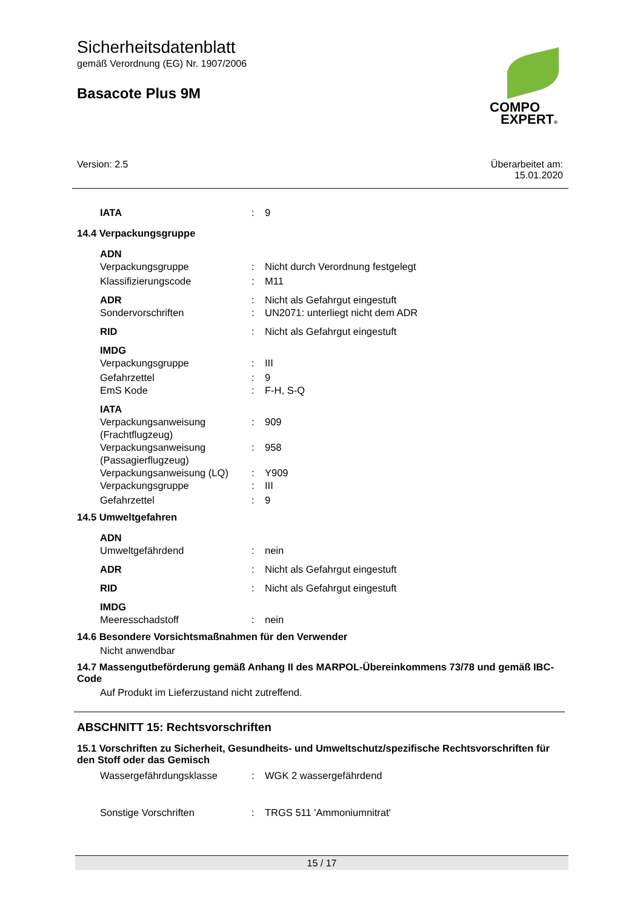Sicherheitsdatenblatt
gemäß Verordnung (EG) Nr. 1907/2006
Basacote Plus 9M
COMPO
EXPERT®
Version: 2.5 Überarbeitet am:
15.01.2020
IATA : 9
14.4 Verpackungsgruppe
ADN
Verpackungsgruppe : Nicht durch Verordnung festgelegt
Klassifizierungscode : M11
ADR : Nicht als Gefahrgut eingestuft
Sondervorschriften : UN2071: unterliegt nicht dem ADR
RID : Nicht als Gefahrgut eingestuft
IMDG
Verpackungsgruppe : III
Gefahrzettel : 9
EmS Kode : F-H, S-Q
IATA
Verpackungsanweisung (Frachtflugzeug)
: 909
Verpackungsanweisung (Passagierflugzeug)
: 958
Verpackungsanweisung (LQ) : Y909
Verpackungsgruppe : III
Gefahrzettel : 9
14.5 Umweltgefahren
ADN
Umweltgefährdend : nein
ADR : Nicht als Gefahrgut eingestuft
RID : Nicht als Gefahrgut eingestuft
IMDG
Meeresschadstoff : nein
14.6 Besondere Vorsichtsmaßnahmen für den Verwender
Nicht anwendbar
14.7 Massengutbeförderung gemäß Anhang II des MARPOL-Übereinkommens 73/78 und gemäß IBC-Code
Auf Produkt im Lieferzustand nicht zutreffend.
ABSCHNITT 15: Rechtsvorschriften
15.1 Vorschriften zu Sicherheit, Gesundheits- und Umweltschutz/spezifische Rechtsvorschriften für den Stoff oder das Gemisch
Wassergefährdungsklasse : WGK 2 wassergefährdend
Sonstige Vorschriften : TRGS 511 'Ammoniumnitrat'
15 / 17